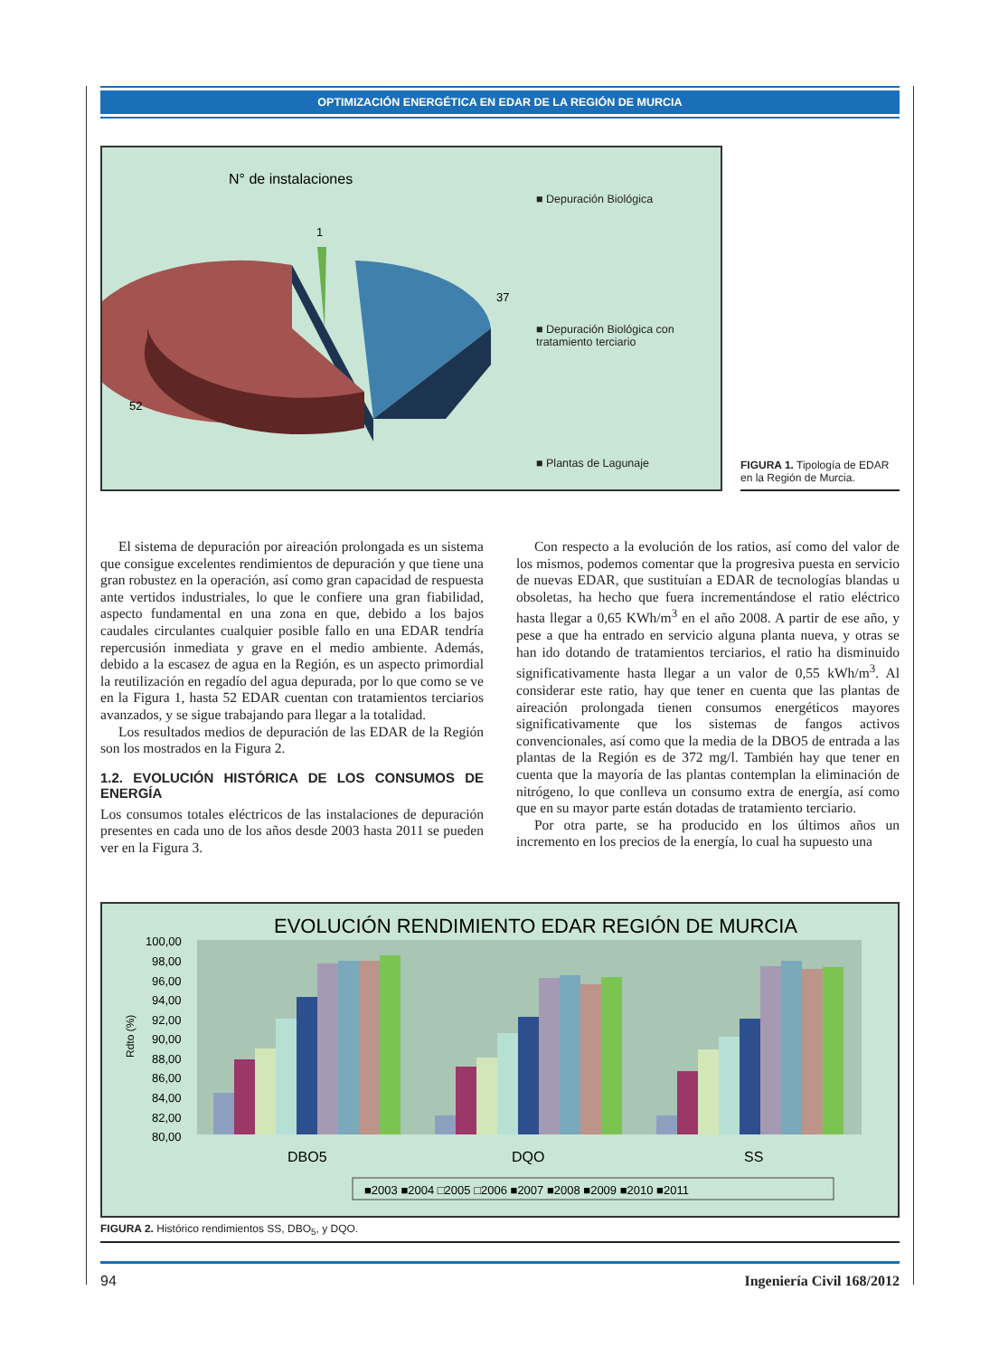OPTIMIZACIÓN ENERGÉTICA EN EDAR DE LA REGIÓN DE MURCIA
N° de instalaciones
1
37
52
■ Depuración Biológica
■ Depuración Biológica con
tratamiento terciario
■ Plantas de Lagunaje
FIGURA 1. Tipología de EDAR en la Región de Murcia.
El sistema de depuración por aireación prolongada es un sistema que consigue excelentes rendimientos de depuración y que tiene una gran robustez en la operación, así como gran capacidad de respuesta ante vertidos industriales, lo que le confiere una gran fiabilidad, aspecto fundamental en una zona en que, debido a los bajos caudales circulantes cualquier posible fallo en una EDAR tendría repercusión inmediata y grave en el medio ambiente. Además, debido a la escasez de agua en la Región, es un aspecto primordial la reutilización en regadío del agua depurada, por lo que como se ve en la Figura 1, hasta 52 EDAR cuentan con tratamientos terciarios avanzados, y se sigue trabajando para llegar a la totalidad.
Los resultados medios de depuración de las EDAR de la Región son los mostrados en la Figura 2.
1.2. EVOLUCIÓN HISTÓRICA DE LOS CONSUMOS DE ENERGÍA
Los consumos totales eléctricos de las instalaciones de depuración presentes en cada uno de los años desde 2003 hasta 2011 se pueden ver en la Figura 3.
Con respecto a la evolución de los ratios, así como del valor de los mismos, podemos comentar que la progresiva puesta en servicio de nuevas EDAR, que sustituían a EDAR de tecnologías blandas u obsoletas, ha hecho que fuera incrementándose el ratio eléctrico hasta llegar a 0,65 KWh/m<sup>3</sup> en el año 2008. A partir de ese año, y pese a que ha entrado en servicio alguna planta nueva, y otras se han ido dotando de tratamientos terciarios, el ratio ha disminuido significativamente hasta llegar a un valor de 0,55 kWh/m<sup>3</sup>. Al considerar este ratio, hay que tener en cuenta que las plantas de aireación prolongada tienen consumos energéticos mayores significativamente que los sistemas de fangos activos convencionales, así como que la media de la DBO5 de entrada a las plantas de la Región es de 372 mg/l. También hay que tener en cuenta que la mayoría de las plantas contemplan la eliminación de nitrógeno, lo que conlleva un consumo extra de energía, así como que en su mayor parte están dotadas de tratamiento terciario.
Por otra parte, se ha producido en los últimos años un incremento en los precios de la energía, lo cual ha supuesto una
EVOLUCIÓN RENDIMIENTO EDAR REGIÓN DE MURCIA
100,00
98,00
96,00
94,00
92,00
90,00
88,00
86,00
84,00
82,00
80,00
Rdto (%)
DBO5
DQO
SS
■2003 ■2004 □2005 □2006 ■2007 ■2008 ■2009 ■2010 ■2011
FIGURA 2. Histórico rendimientos SS, DBO<sub>5</sub>, y DQO.
94 Ingeniería Civil 168/2012